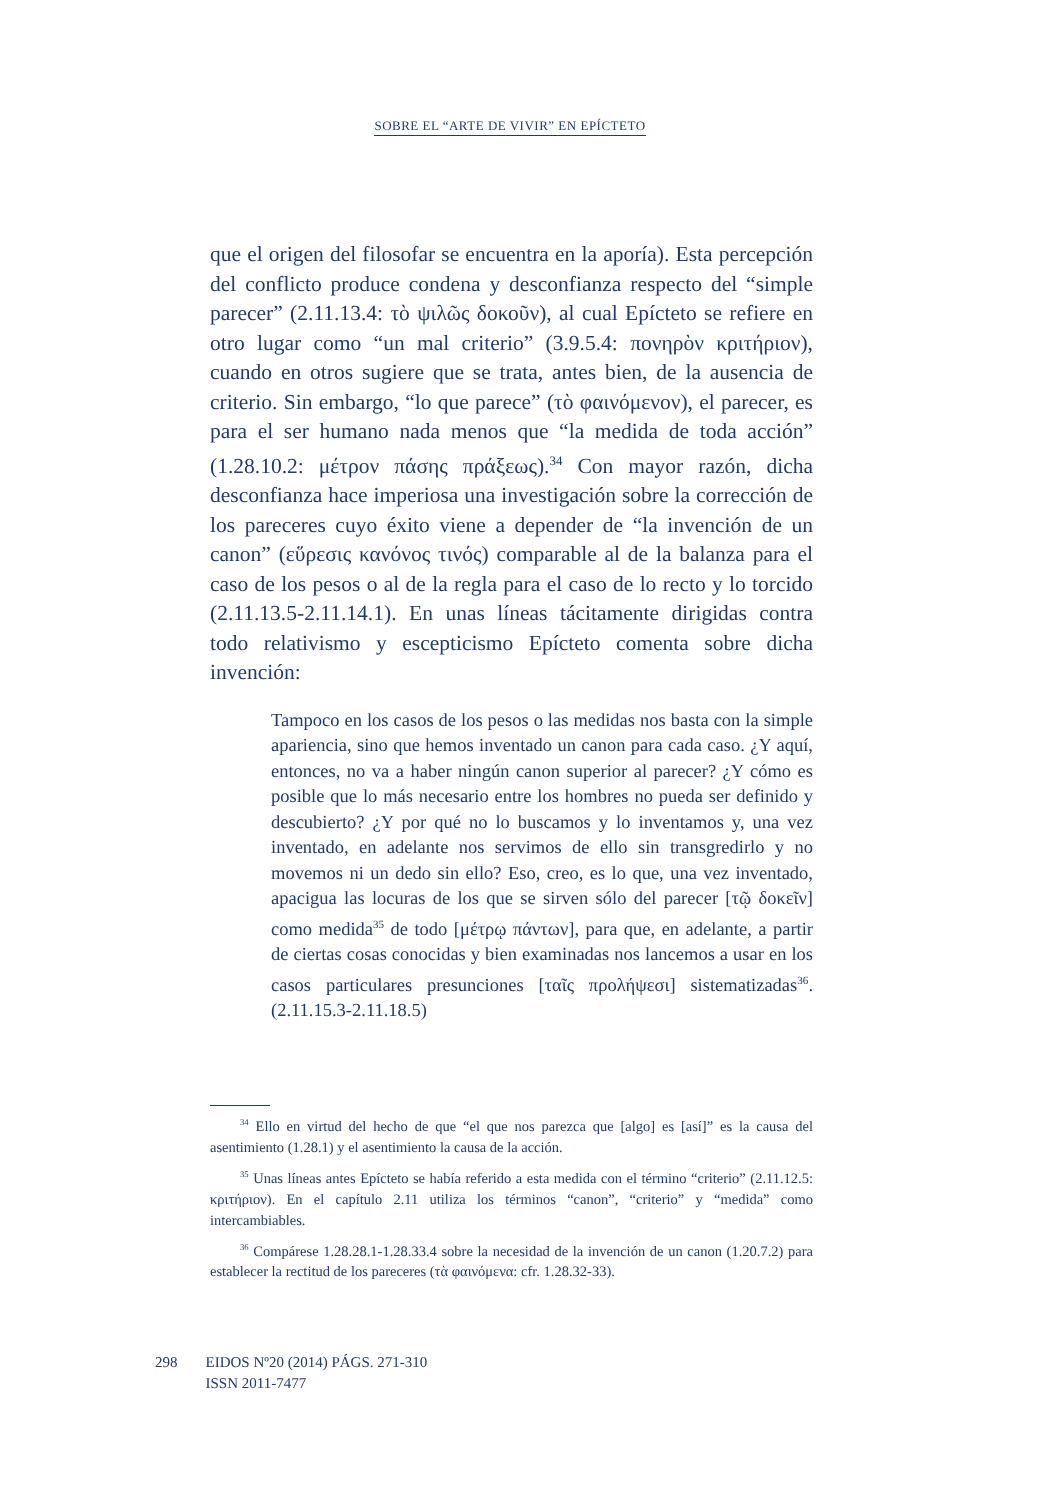SOBRE EL “ARTE DE VIVIR” EN EPÍCTETO
que el origen del filosofar se encuentra en la aporía). Esta percepción del conflicto produce condena y desconfianza respecto del “simple parecer” (2.11.13.4: τὸ ψιλῶς δοκοῦν), al cual Epícteto se refiere en otro lugar como “un mal criterio” (3.9.5.4: πονηρὸν κριτήριον), cuando en otros sugiere que se trata, antes bien, de la ausencia de criterio. Sin embargo, “lo que parece” (τὸ φαινόμενον), el parecer, es para el ser humano nada menos que “la medida de toda acción” (1.28.10.2: μέτρον πάσης πράξεως).<sup>34</sup> Con mayor razón, dicha desconfianza hace imperiosa una investigación sobre la corrección de los pareceres cuyo éxito viene a depender de “la invención de un canon” (εὕρεσις κανόνος τινός) comparable al de la balanza para el caso de los pesos o al de la regla para el caso de lo recto y lo torcido (2.11.13.5-2.11.14.1). En unas líneas tácitamente dirigidas contra todo relativismo y escepticismo Epícteto comenta sobre dicha invención:
Tampoco en los casos de los pesos o las medidas nos basta con la simple apariencia, sino que hemos inventado un canon para cada caso. ¿Y aquí, entonces, no va a haber ningún canon superior al parecer? ¿Y cómo es posible que lo más necesario entre los hombres no pueda ser definido y descubierto? ¿Y por qué no lo buscamos y lo inventamos y, una vez inventado, en adelante nos servimos de ello sin transgredirlo y no movemos ni un dedo sin ello? Eso, creo, es lo que, una vez inventado, apacigua las locuras de los que se sirven sólo del parecer [τῷ δοκεῖν] como medida<sup>35</sup> de todo [μέτρῳ πάντων], para que, en adelante, a partir de ciertas cosas conocidas y bien examinadas nos lancemos a usar en los casos particulares presunciones [ταῖς προλήψεσι] sistematizadas<sup>36</sup>. (2.11.15.3-2.11.18.5)
<sup>34</sup> Ello en virtud del hecho de que “el que nos parezca que [algo] es [así]” es la causa del asentimiento (1.28.1) y el asentimiento la causa de la acción.
<sup>35</sup> Unas líneas antes Epícteto se había referido a esta medida con el término “criterio” (2.11.12.5: κριτήριον). En el capítulo 2.11 utiliza los términos “canon”, “criterio” y “medida” como intercambiables.
<sup>36</sup> Compárese 1.28.28.1-1.28.33.4 sobre la necesidad de la invención de un canon (1.20.7.2) para establecer la rectitud de los pareceres (τὰ φαινόμενα: cfr. 1.28.32-33).
298 EIDOS Nº20 (2014) PÁGS. 271-310
ISSN 2011-7477